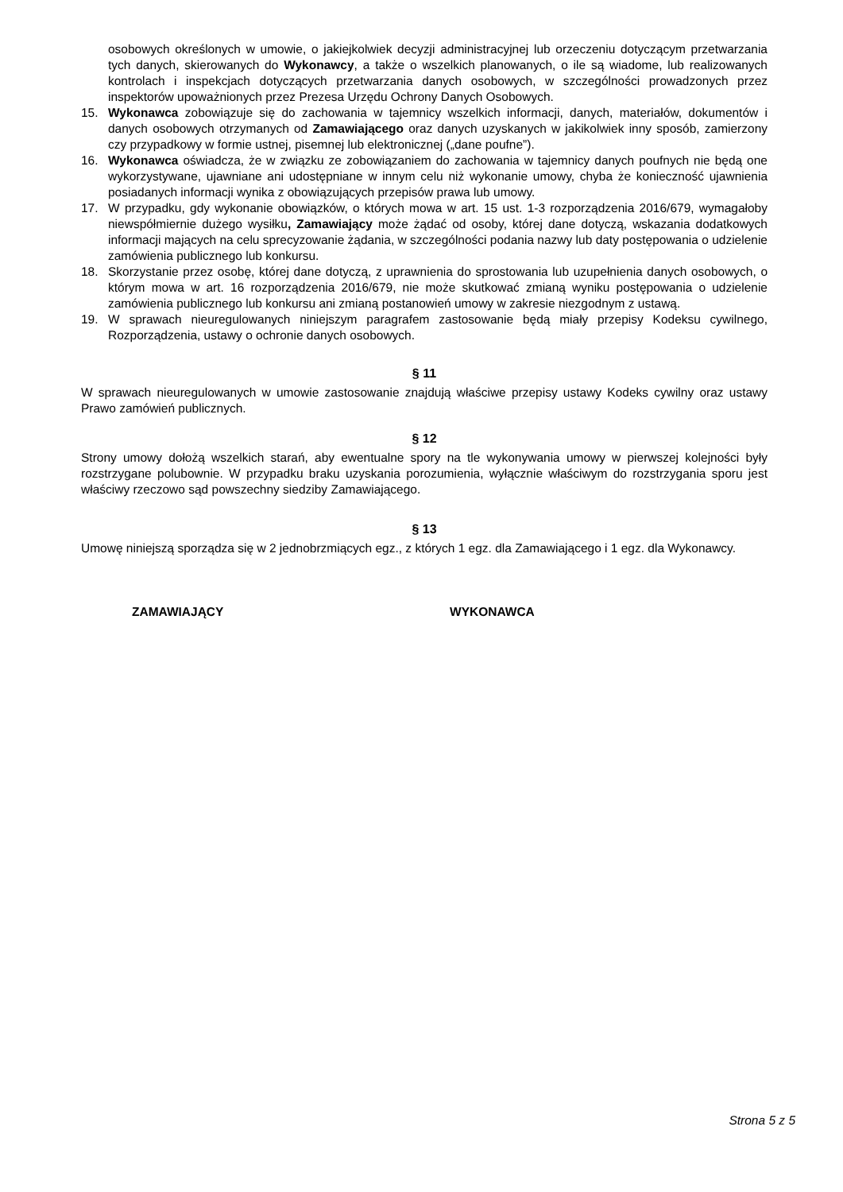osobowych określonych w umowie, o jakiejkolwiek decyzji administracyjnej lub orzeczeniu dotyczącym przetwarzania tych danych, skierowanych do Wykonawcy, a także o wszelkich planowanych, o ile są wiadome, lub realizowanych kontrolach i inspekcjach dotyczących przetwarzania danych osobowych, w szczególności prowadzonych przez inspektorów upoważnionych przez Prezesa Urzędu Ochrony Danych Osobowych.
15. Wykonawca zobowiązuje się do zachowania w tajemnicy wszelkich informacji, danych, materiałów, dokumentów i danych osobowych otrzymanych od Zamawiającego oraz danych uzyskanych w jakikolwiek inny sposób, zamierzony czy przypadkowy w formie ustnej, pisemnej lub elektronicznej („dane poufne”).
16. Wykonawca oświadcza, że w związku ze zobowiązaniem do zachowania w tajemnicy danych poufnych nie będą one wykorzystywane, ujawniane ani udostępniane w innym celu niż wykonanie umowy, chyba że konieczność ujawnienia posiadanych informacji wynika z obowiązujących przepisów prawa lub umowy.
17. W przypadku, gdy wykonanie obowiązków, o których mowa w art. 15 ust. 1-3 rozporządzenia 2016/679, wymagałoby niewspółmiernie dużego wysiłku, Zamawiający może żądać od osoby, której dane dotyczą, wskazania dodatkowych informacji mających na celu sprecyzowanie żądania, w szczególności podania nazwy lub daty postępowania o udzielenie zamówienia publicznego lub konkursu.
18. Skorzystanie przez osobę, której dane dotyczą, z uprawnienia do sprostowania lub uzupełnienia danych osobowych, o którym mowa w art. 16 rozporządzenia 2016/679, nie może skutkować zmianą wyniku postępowania o udzielenie zamówienia publicznego lub konkursu ani zmianą postanowień umowy w zakresie niezgodnym z ustawą.
19. W sprawach nieuregulowanych niniejszym paragrafem zastosowanie będą miały przepisy Kodeksu cywilnego, Rozporządzenia, ustawy o ochronie danych osobowych.
§ 11
W sprawach nieuregulowanych w umowie zastosowanie znajdują właściwe przepisy ustawy Kodeks cywilny oraz ustawy Prawo zamówień publicznych.
§ 12
Strony umowy dołożą wszelkich starań, aby ewentualne spory na tle wykonywania umowy w pierwszej kolejności były rozstrzygane polubownie. W przypadku braku uzyskania porozumienia, wyłącznie właściwym do rozstrzygania sporu jest właściwy rzeczowo sąd powszechny siedziby Zamawiającego.
§ 13
Umowę niniejszą sporządza się w 2 jednobrzmiących egz., z których 1 egz. dla Zamawiającego i 1 egz. dla Wykonawcy.
ZAMAWIAJĄCY WYKONAWCA
Strona 5 z 5